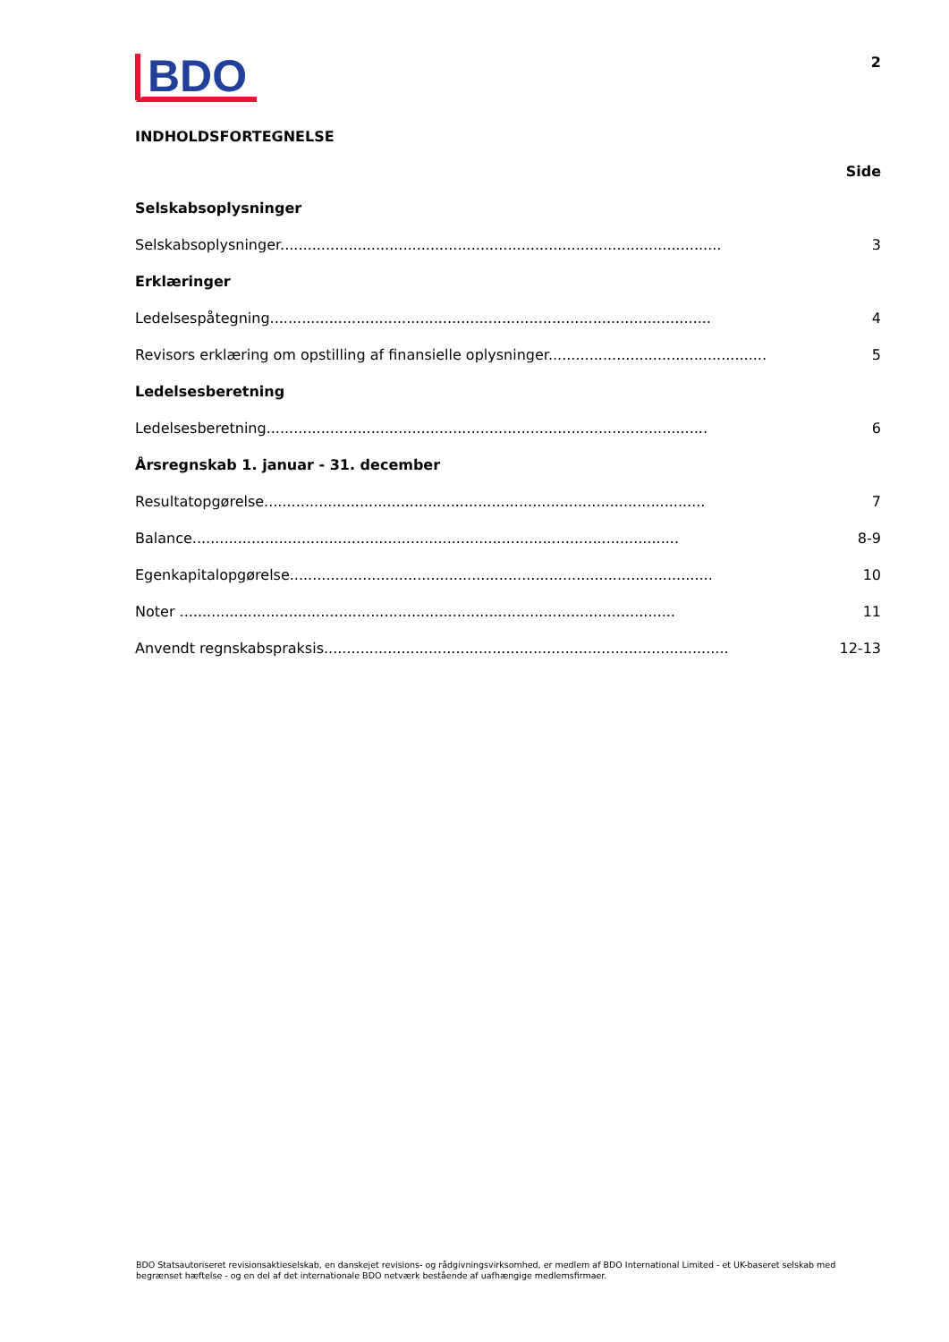BDO
2
INDHOLDSFORTEGNELSE
Side
Selskabsoplysninger
Selskabsoplysninger................................................................................................. 3
Erklæringer
Ledelsespåtegning................................................................................................. 4
Revisors erklæring om opstilling af finansielle oplysninger.................................................. 5
Ledelsesberetning
Ledelsesberetning................................................................................................. 6
Årsregnskab 1. januar - 31. december
Resultatopgørelse................................................................................................. 7
Balance........................................................................................................... 8-9
Egenkapitalopgørelse............................................................................................. 10
Noter ............................................................................................................. 11
Anvendt regnskabspraksis......................................................................................... 12-13
BDO Statsautoriseret revisionsaktieselskab, en danskejet revisions- og rådgivningsvirksomhed, er medlem af BDO International Limited - et UK-baseret selskab med begrænset hæftelse - og en del af det internationale BDO netværk bestående af uafhængige medlemsfirmaer.